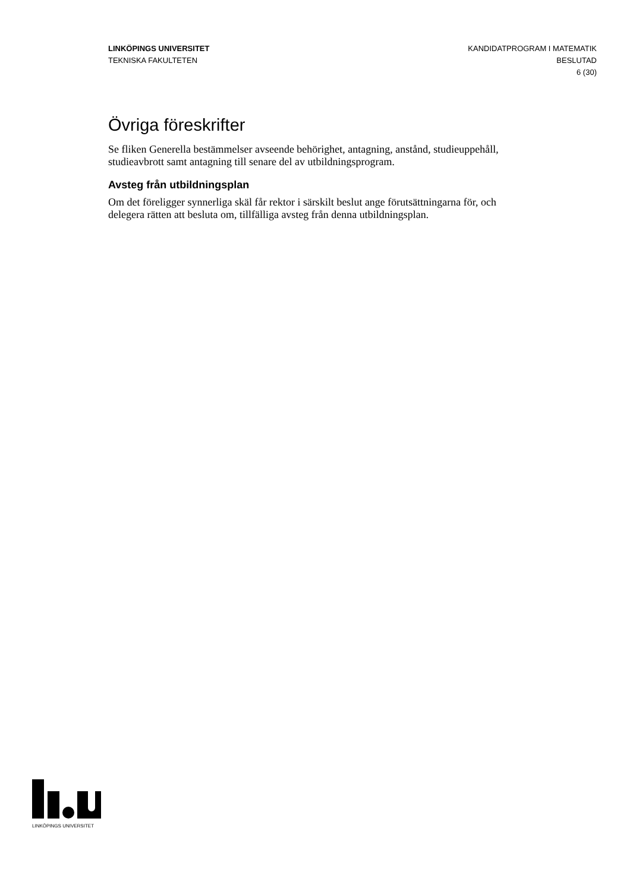LINKÖPINGS UNIVERSITET
TEKNISKA FAKULTETEN
KANDIDATPROGRAM I MATEMATIK
BESLUTAD
6 (30)
Övriga föreskrifter
Se fliken Generella bestämmelser avseende behörighet, antagning, anstånd, studieuppehåll, studieavbrott samt antagning till senare del av utbildningsprogram.
Avsteg från utbildningsplan
Om det föreligger synnerliga skäl får rektor i särskilt beslut ange förutsättningarna för, och delegera rätten att besluta om, tillfälliga avsteg från denna utbildningsplan.
LINKÖPINGS UNIVERSITET